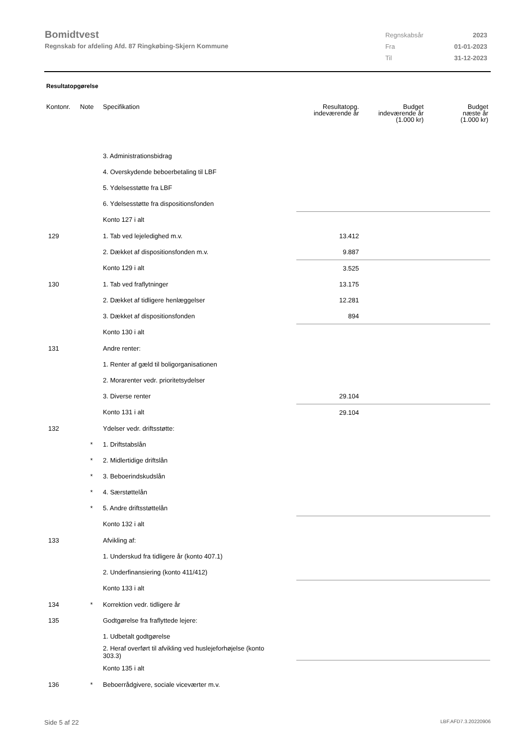Bomidtvest
Regnskab for afdeling Afd. 87 Ringkøbing-Skjern Kommune
| Regnskabsår | 2023 |
| Fra | 01-01-2023 |
| Til | 31-12-2023 |
Resultatopgørelse
| Kontonr. | Note | Specifikation | Resultatopg. indeværende år | Budget indeværende år (1.000 kr) | Budget næste år (1.000 kr) |
| --- | --- | --- | --- | --- | --- |
| | | 3. Administrationsbidrag | | | |
| | | 4. Overskydende beboerbetaling til LBF | | | |
| | | 5. Ydelsesstøtte fra LBF | | | |
| | | 6. Ydelsesstøtte fra dispositionsfonden | | | |
| | | Konto 127 i alt | | | |
| 129 | | 1. Tab ved lejeledighed m.v. | 13.412 | | |
| | | 2. Dækket af dispositionsfonden m.v. | 9.887 | | |
| | | Konto 129 i alt | 3.525 | | |
| 130 | | 1. Tab ved fraflytninger | 13.175 | | |
| | | 2. Dækket af tidligere henlæggelser | 12.281 | | |
| | | 3. Dækket af dispositionsfonden | 894 | | |
| | | Konto 130 i alt | | | |
| 131 | | Andre renter: | | | |
| | | 1. Renter af gæld til boligorganisationen | | | |
| | | 2. Morarenter vedr. prioritetsydelser | | | |
| | | 3. Diverse renter | 29.104 | | |
| | | Konto 131 i alt | 29.104 | | |
| 132 | | Ydelser vedr. driftsstøtte: | | | |
| | * | 1. Driftstabslån | | | |
| | * | 2. Midlertidige driftslån | | | |
| | * | 3. Beboerindskudslån | | | |
| | * | 4. Særstøttelån | | | |
| | * | 5. Andre driftsstøttelån | | | |
| | | Konto 132 i alt | | | |
| 133 | | Afvikling af: | | | |
| | | 1. Underskud fra tidligere år (konto 407.1) | | | |
| | | 2. Underfinansiering (konto 411/412) | | | |
| | | Konto 133 i alt | | | |
| 134 | * | Korrektion vedr. tidligere år | | | |
| 135 | | Godtgørelse fra fraflyttede lejere: | | | |
| | | 1. Udbetalt godtgørelse | | | |
| | | 2. Heraf overført til afvikling ved huslejeforhøjelse (konto 303.3) | | | |
| | | Konto 135 i alt | | | |
| 136 | * | Beboerrådgivere, sociale viceværter m.v. | | | |
Side 5 af 22 LBF.AFD7.3.20220906